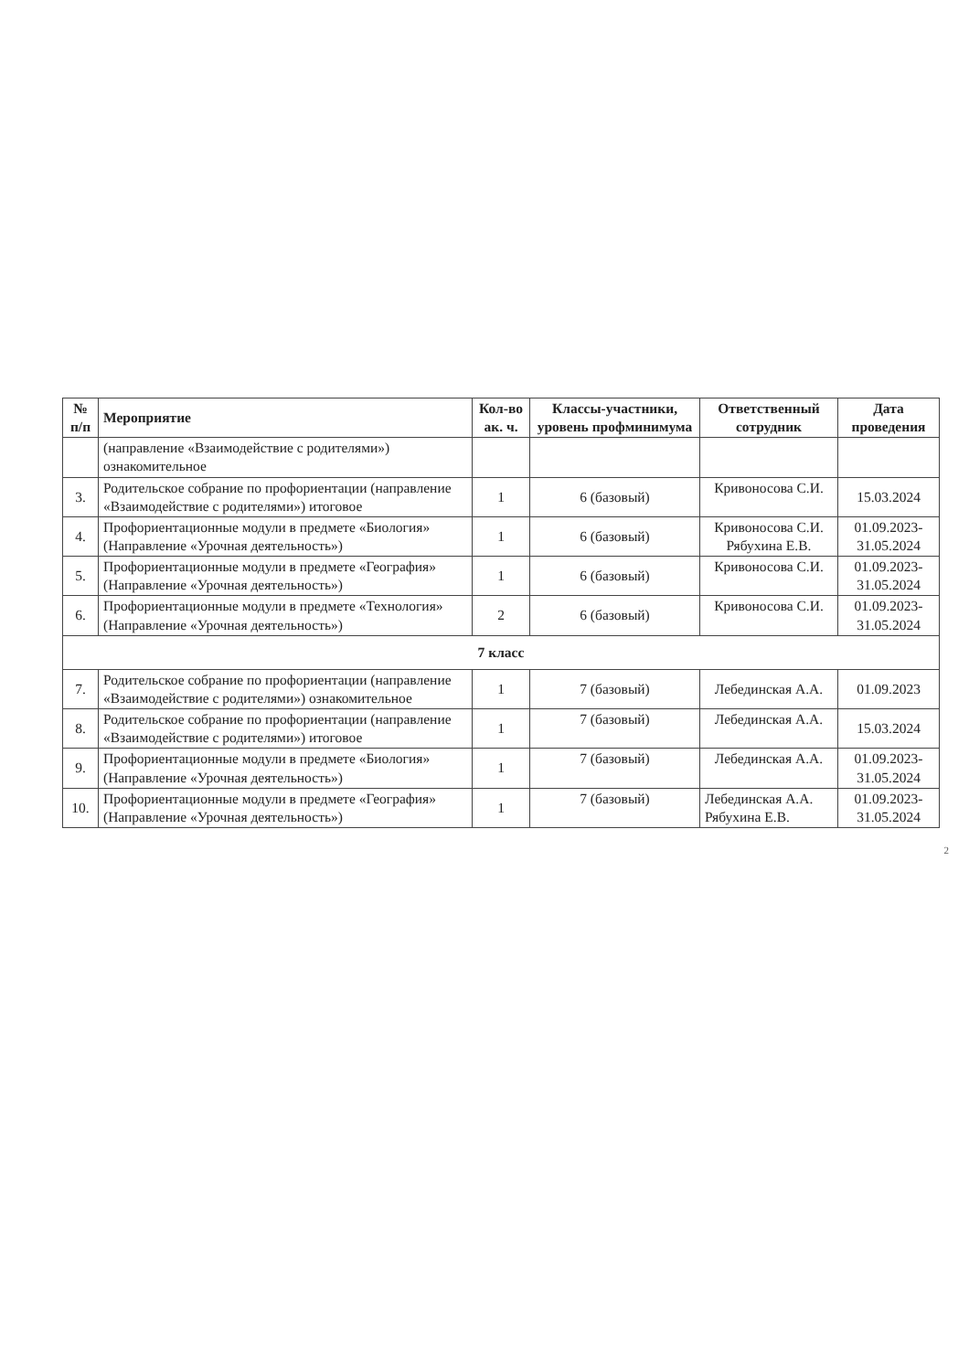| № п/п | Мероприятие | Кол-во ак. ч. | Классы-участники, уровень профминимума | Ответственный сотрудник | Дата проведения |
| --- | --- | --- | --- | --- | --- |
| | (направление «Взаимодействие с родителями») ознакомительное | | | | |
| 3. | Родительское собрание по профориентации (направление «Взаимодействие с родителями») итоговое | 1 | 6 (базовый) | Кривоносова С.И. | 15.03.2024 |
| 4. | Профориентационные модули в предмете «Биология» (Направление «Урочная деятельность») | 1 | 6 (базовый) | Кривоносова С.И. Рябухина Е.В. | 01.09.2023-31.05.2024 |
| 5. | Профориентационные модули в предмете «География» (Направление «Урочная деятельность») | 1 | 6 (базовый) | Кривоносова С.И. | 01.09.2023-31.05.2024 |
| 6. | Профориентационные модули в предмете «Технология» (Направление «Урочная деятельность») | 2 | 6 (базовый) | Кривоносова С.И. | 01.09.2023-31.05.2024 |
| 7 класс | | | | | |
| 7. | Родительское собрание по профориентации (направление «Взаимодействие с родителями») ознакомительное | 1 | 7 (базовый) | Лебединская А.А. | 01.09.2023 |
| 8. | Родительское собрание по профориентации (направление «Взаимодействие с родителями») итоговое | 1 | 7 (базовый) | Лебединская А.А. | 15.03.2024 |
| 9. | Профориентационные модули в предмете «Биология» (Направление «Урочная деятельность») | 1 | 7 (базовый) | Лебединская А.А. | 01.09.2023-31.05.2024 |
| 10. | Профориентационные модули в предмете «География» (Направление «Урочная деятельность») | 1 | 7 (базовый) | Лебединская А.А. Рябухина Е.В. | 01.09.2023-31.05.2024 |
2